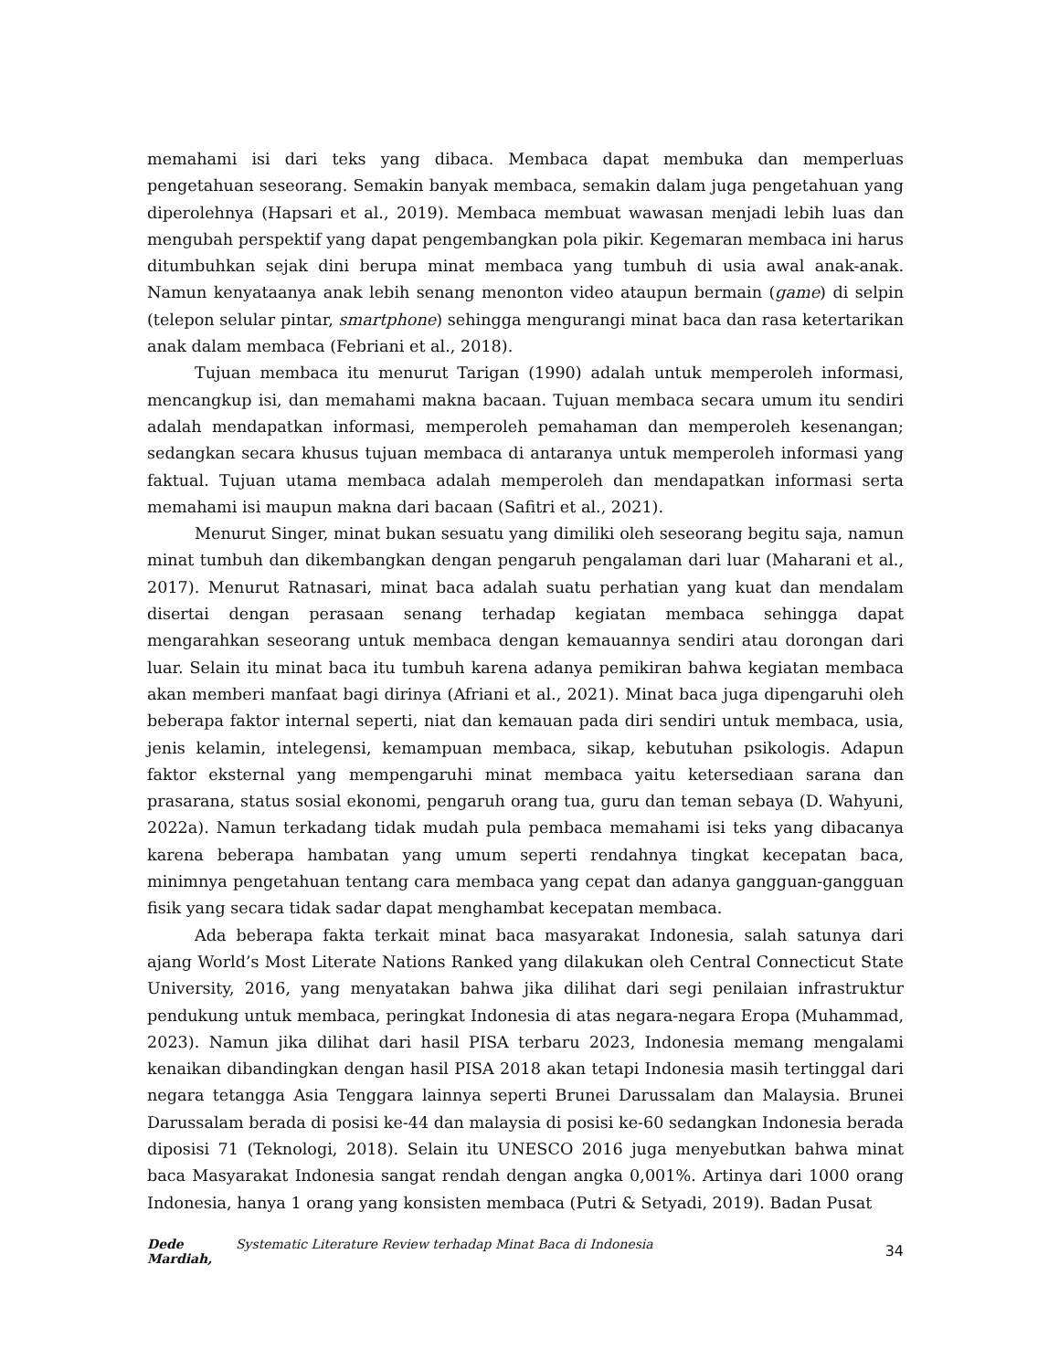memahami isi dari teks yang dibaca. Membaca dapat membuka dan memperluas pengetahuan seseorang. Semakin banyak membaca, semakin dalam juga pengetahuan yang diperolehnya (Hapsari et al., 2019). Membaca membuat wawasan menjadi lebih luas dan mengubah perspektif yang dapat pengembangkan pola pikir. Kegemaran membaca ini harus ditumbuhkan sejak dini berupa minat membaca yang tumbuh di usia awal anak-anak. Namun kenyataanya anak lebih senang menonton video ataupun bermain (game) di selpin (telepon selular pintar, smartphone) sehingga mengurangi minat baca dan rasa ketertarikan anak dalam membaca (Febriani et al., 2018).
Tujuan membaca itu menurut Tarigan (1990) adalah untuk memperoleh informasi, mencangkup isi, dan memahami makna bacaan. Tujuan membaca secara umum itu sendiri adalah mendapatkan informasi, memperoleh pemahaman dan memperoleh kesenangan; sedangkan secara khusus tujuan membaca di antaranya untuk memperoleh informasi yang faktual. Tujuan utama membaca adalah memperoleh dan mendapatkan informasi serta memahami isi maupun makna dari bacaan (Safitri et al., 2021).
Menurut Singer, minat bukan sesuatu yang dimiliki oleh seseorang begitu saja, namun minat tumbuh dan dikembangkan dengan pengaruh pengalaman dari luar (Maharani et al., 2017). Menurut Ratnasari, minat baca adalah suatu perhatian yang kuat dan mendalam disertai dengan perasaan senang terhadap kegiatan membaca sehingga dapat mengarahkan seseorang untuk membaca dengan kemauannya sendiri atau dorongan dari luar. Selain itu minat baca itu tumbuh karena adanya pemikiran bahwa kegiatan membaca akan memberi manfaat bagi dirinya (Afriani et al., 2021). Minat baca juga dipengaruhi oleh beberapa faktor internal seperti, niat dan kemauan pada diri sendiri untuk membaca, usia, jenis kelamin, intelegensi, kemampuan membaca, sikap, kebutuhan psikologis. Adapun faktor eksternal yang mempengaruhi minat membaca yaitu ketersediaan sarana dan prasarana, status sosial ekonomi, pengaruh orang tua, guru dan teman sebaya (D. Wahyuni, 2022a). Namun terkadang tidak mudah pula pembaca memahami isi teks yang dibacanya karena beberapa hambatan yang umum seperti rendahnya tingkat kecepatan baca, minimnya pengetahuan tentang cara membaca yang cepat dan adanya gangguan-gangguan fisik yang secara tidak sadar dapat menghambat kecepatan membaca.
Ada beberapa fakta terkait minat baca masyarakat Indonesia, salah satunya dari ajang World’s Most Literate Nations Ranked yang dilakukan oleh Central Connecticut State University, 2016, yang menyatakan bahwa jika dilihat dari segi penilaian infrastruktur pendukung untuk membaca, peringkat Indonesia di atas negara-negara Eropa (Muhammad, 2023). Namun jika dilihat dari hasil PISA terbaru 2023, Indonesia memang mengalami kenaikan dibandingkan dengan hasil PISA 2018 akan tetapi Indonesia masih tertinggal dari negara tetangga Asia Tenggara lainnya seperti Brunei Darussalam dan Malaysia. Brunei Darussalam berada di posisi ke-44 dan malaysia di posisi ke-60 sedangkan Indonesia berada diposisi 71 (Teknologi, 2018). Selain itu UNESCO 2016 juga menyebutkan bahwa minat baca Masyarakat Indonesia sangat rendah dengan angka 0,001%. Artinya dari 1000 orang Indonesia, hanya 1 orang yang konsisten membaca (Putri & Setyadi, 2019). Badan Pusat
Dede Mardiah, Systematic Literature Review terhadap Minat Baca di Indonesia
34